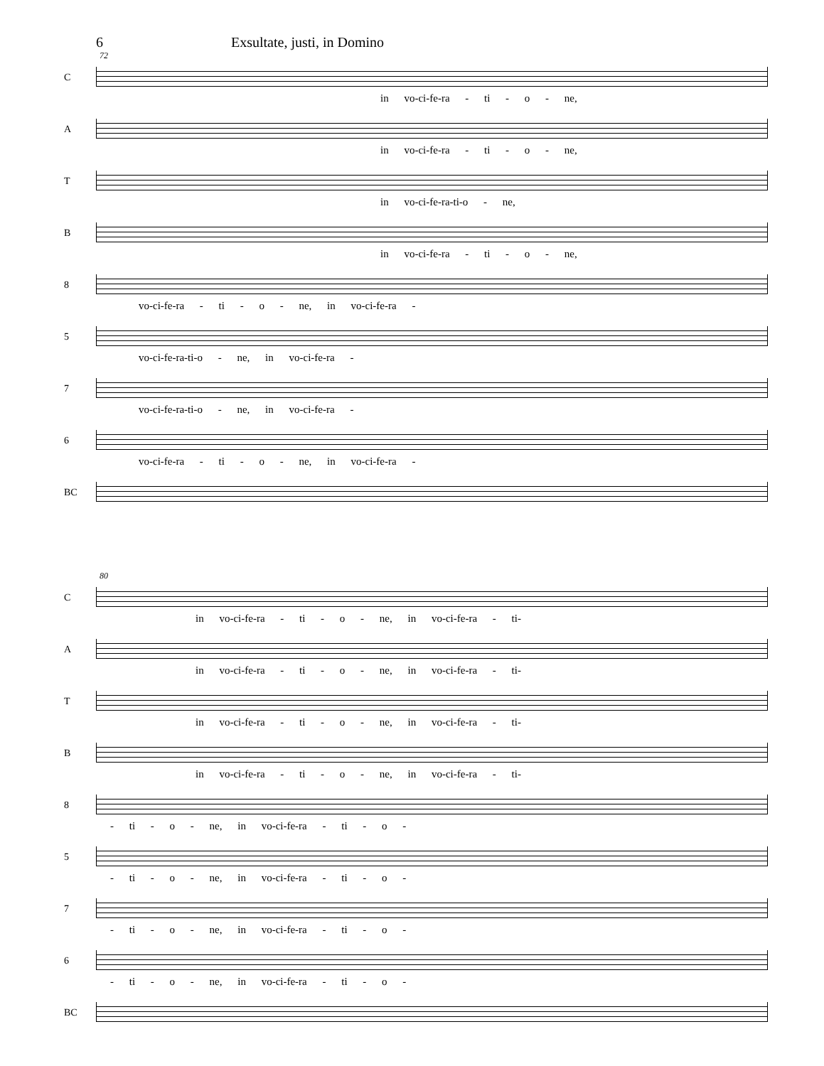6 Exsultate, justi, in Domino
72
C
in vo-ci-fe-ra - ti - o - ne,
A
in vo-ci-fe-ra - ti - o - ne,
T
in vo-ci-fe-ra-ti-o - ne,
B
in vo-ci-fe-ra - ti - o - ne,
8
vo-ci-fe-ra - ti - o - ne, in vo-ci-fe-ra -
5
vo-ci-fe-ra-ti-o - ne, in vo-ci-fe-ra -
7
vo-ci-fe-ra-ti-o - ne, in vo-ci-fe-ra -
6
vo-ci-fe-ra - ti - o - ne, in vo-ci-fe-ra -
BC
80
C
in vo-ci-fe-ra - ti - o - ne, in vo-ci-fe-ra - ti-
A
in vo-ci-fe-ra - ti - o - ne, in vo-ci-fe-ra - ti-
T
in vo-ci-fe-ra - ti - o - ne, in vo-ci-fe-ra - ti-
B
in vo-ci-fe-ra - ti - o - ne, in vo-ci-fe-ra - ti-
8
- ti - o - ne, in vo-ci-fe-ra - ti - o -
5
- ti - o - ne, in vo-ci-fe-ra - ti - o -
7
- ti - o - ne, in vo-ci-fe-ra - ti - o -
6
- ti - o - ne, in vo-ci-fe-ra - ti - o -
BC